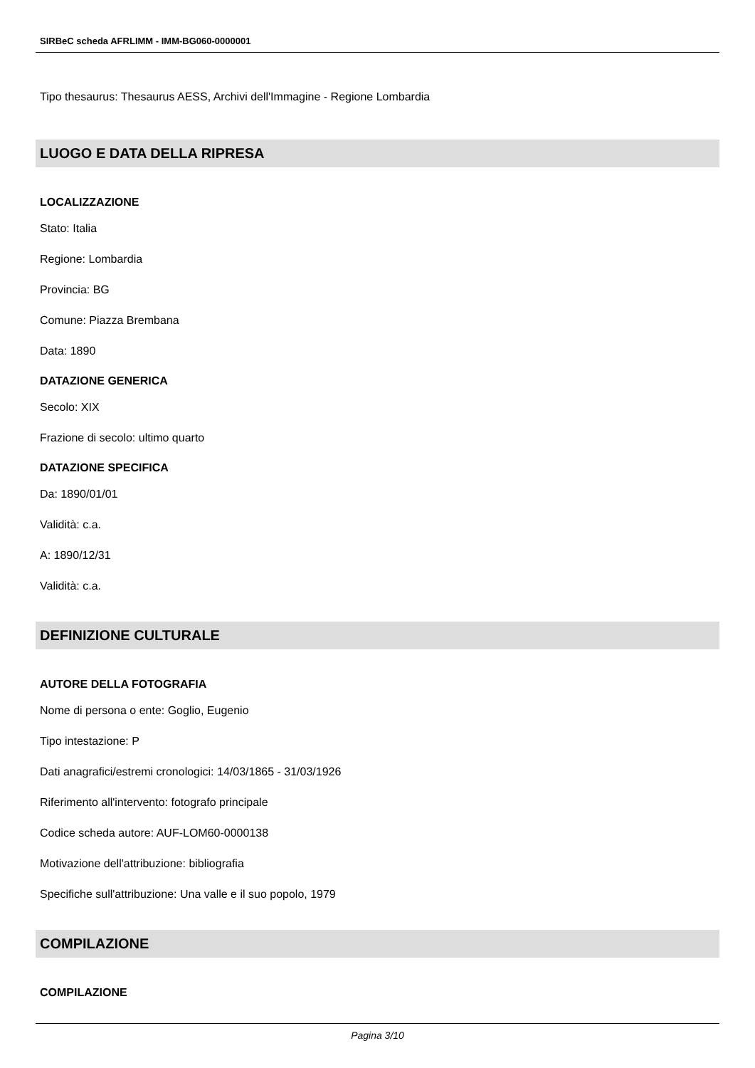SIRBeC scheda AFRLIMM - IMM-BG060-0000001
Tipo thesaurus: Thesaurus AESS, Archivi dell'Immagine - Regione Lombardia
LUOGO E DATA DELLA RIPRESA
LOCALIZZAZIONE
Stato: Italia
Regione: Lombardia
Provincia: BG
Comune: Piazza Brembana
Data: 1890
DATAZIONE GENERICA
Secolo: XIX
Frazione di secolo: ultimo quarto
DATAZIONE SPECIFICA
Da: 1890/01/01
Validità: c.a.
A: 1890/12/31
Validità: c.a.
DEFINIZIONE CULTURALE
AUTORE DELLA FOTOGRAFIA
Nome di persona o ente: Goglio, Eugenio
Tipo intestazione: P
Dati anagrafici/estremi cronologici: 14/03/1865 - 31/03/1926
Riferimento all'intervento: fotografo principale
Codice scheda autore: AUF-LOM60-0000138
Motivazione dell'attribuzione: bibliografia
Specifiche sull'attribuzione: Una valle e il suo popolo, 1979
COMPILAZIONE
COMPILAZIONE
Pagina 3/10